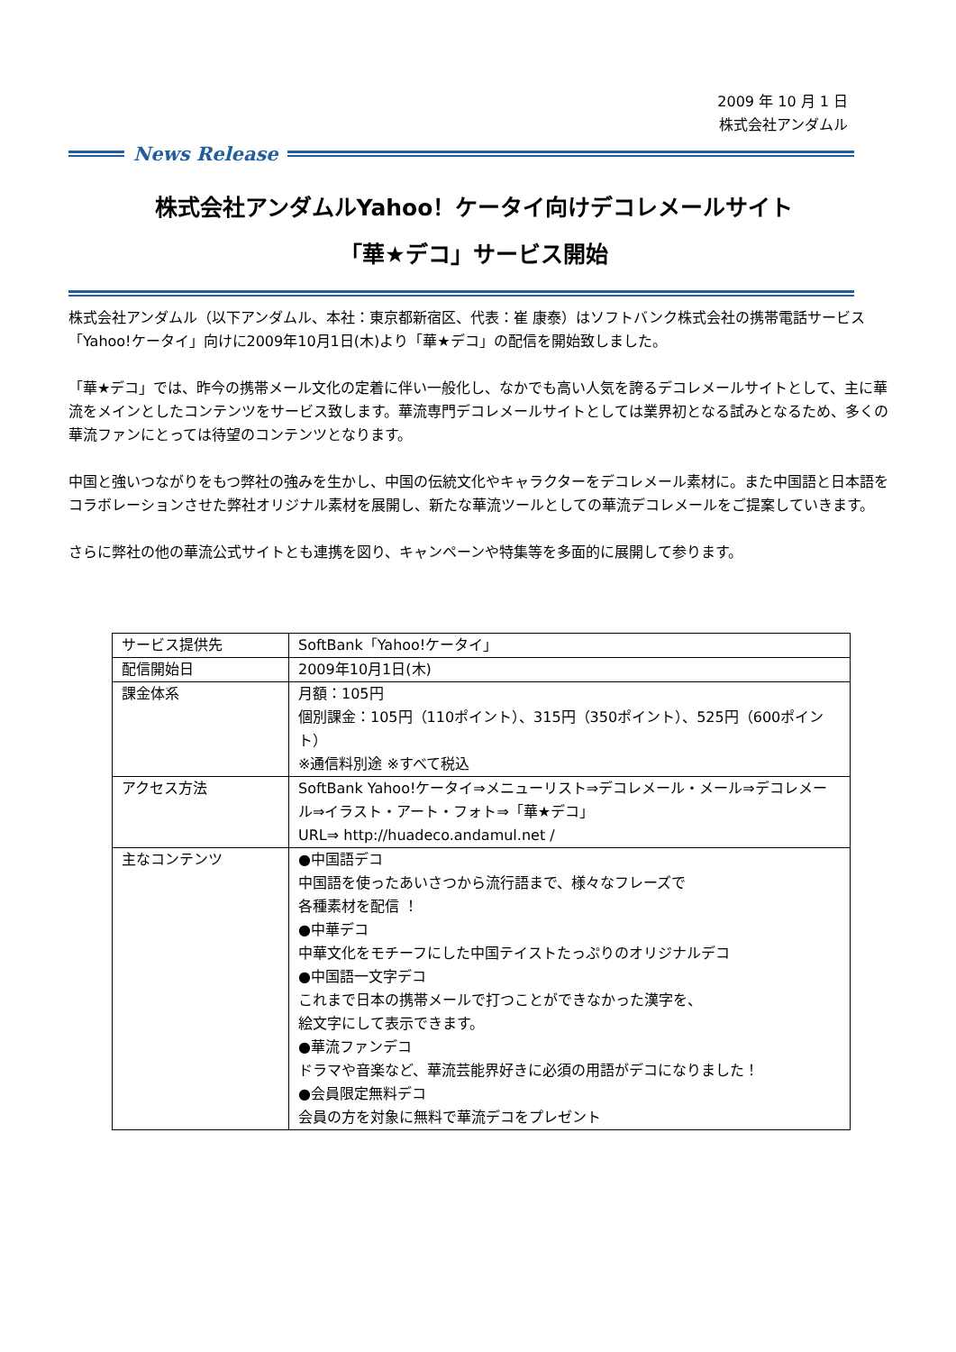2009 年 10 月 1 日
株式会社アンダムル
News Release
株式会社アンダムルYahoo！ケータイ向けデコレメールサイト
「華★デコ」サービス開始
株式会社アンダムル（以下アンダムル、本社：東京都新宿区、代表：崔 康泰）はソフトバンク株式会社の携帯電話サービス「Yahoo!ケータイ」向けに2009年10月1日(木)より「華★デコ」の配信を開始致しました。
「華★デコ」では、昨今の携帯メール文化の定着に伴い一般化し、なかでも高い人気を誇るデコレメールサイトとして、主に華流をメインとしたコンテンツをサービス致します。華流専門デコレメールサイトとしては業界初となる試みとなるため、多くの華流ファンにとっては待望のコンテンツとなります。
中国と強いつながりをもつ弊社の強みを生かし、中国の伝統文化やキャラクターをデコレメール素材に。また中国語と日本語をコラボレーションさせた弊社オリジナル素材を展開し、新たな華流ツールとしての華流デコレメールをご提案していきます。
さらに弊社の他の華流公式サイトとも連携を図り、キャンペーンや特集等を多面的に展開して参ります。
| サービス提供先 | SoftBank「Yahoo!ケータイ」 |
| 配信開始日 | 2009年10月1日(木) |
| 課金体系 | 月額：105円 個別課金：105円（110ポイント）、315円（350ポイント）、525円（600ポイント） ※通信料別途 ※すべて税込 |
| アクセス方法 | SoftBank Yahoo!ケータイ⇒メニューリスト⇒デコレメール・メール⇒デコレメール⇒イラスト・アート・フォト⇒「華★デコ」 URL⇒ http://huadeco.andamul.net / |
| 主なコンテンツ | ●中国語デコ 中国語を使ったあいさつから流行語まで、様々なフレーズで 各種素材を配信 ！ ●中華デコ 中華文化をモチーフにした中国テイストたっぷりのオリジナルデコ ●中国語一文字デコ これまで日本の携帯メールで打つことができなかった漢字を、 絵文字にして表示できます。 ●華流ファンデコ ドラマや音楽など、華流芸能界好きに必須の用語がデコになりました！ ●会員限定無料デコ 会員の方を対象に無料で華流デコをプレゼント |